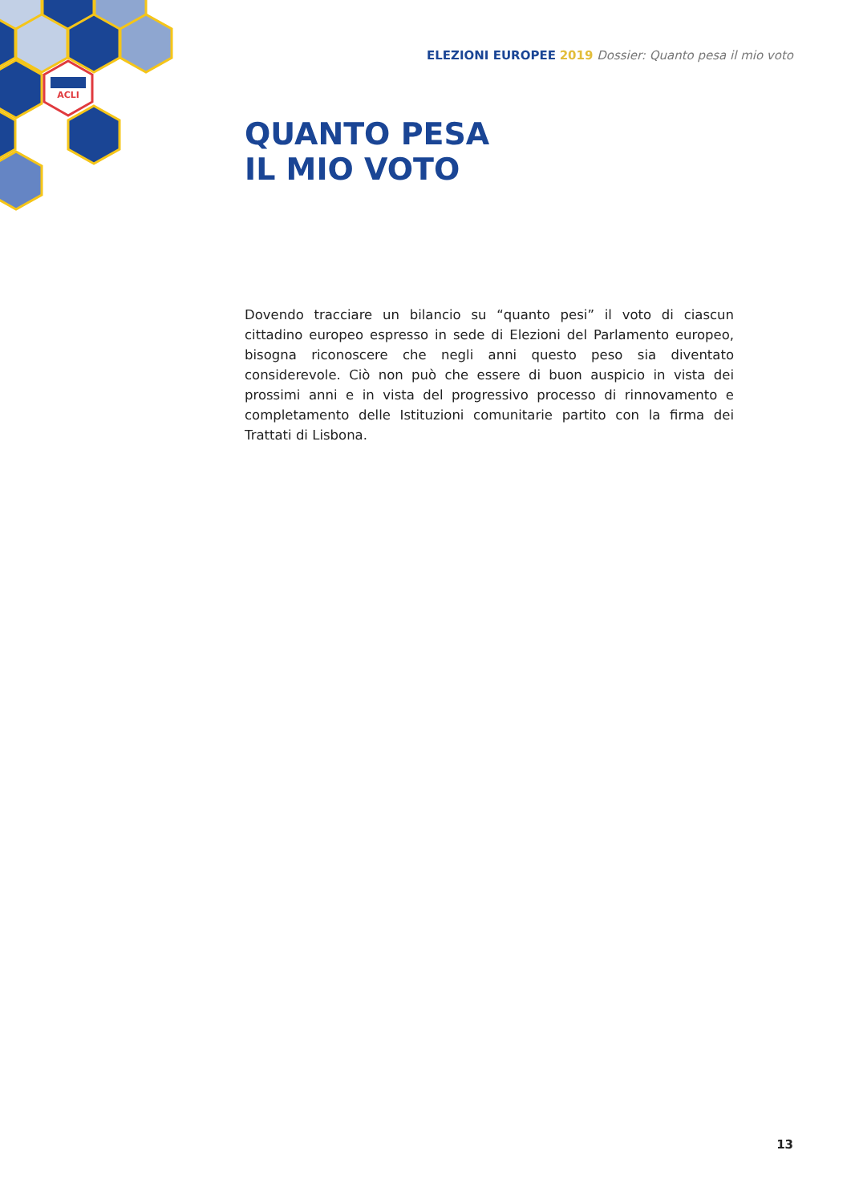ACLI
ELEZIONI EUROPEE 2019 Dossier: Quanto pesa il mio voto
QUANTO PESA
IL MIO VOTO
Dovendo tracciare un bilancio su “quanto pesi” il voto di ciascun cittadino europeo espresso in sede di Elezioni del Parlamento europeo, bisogna riconoscere che negli anni questo peso sia diventato considerevole. Ciò non può che essere di buon auspicio in vista dei prossimi anni e in vista del progressivo processo di rinnovamento e completamento delle Istituzioni comunitarie partito con la firma dei Trattati di Lisbona.
13